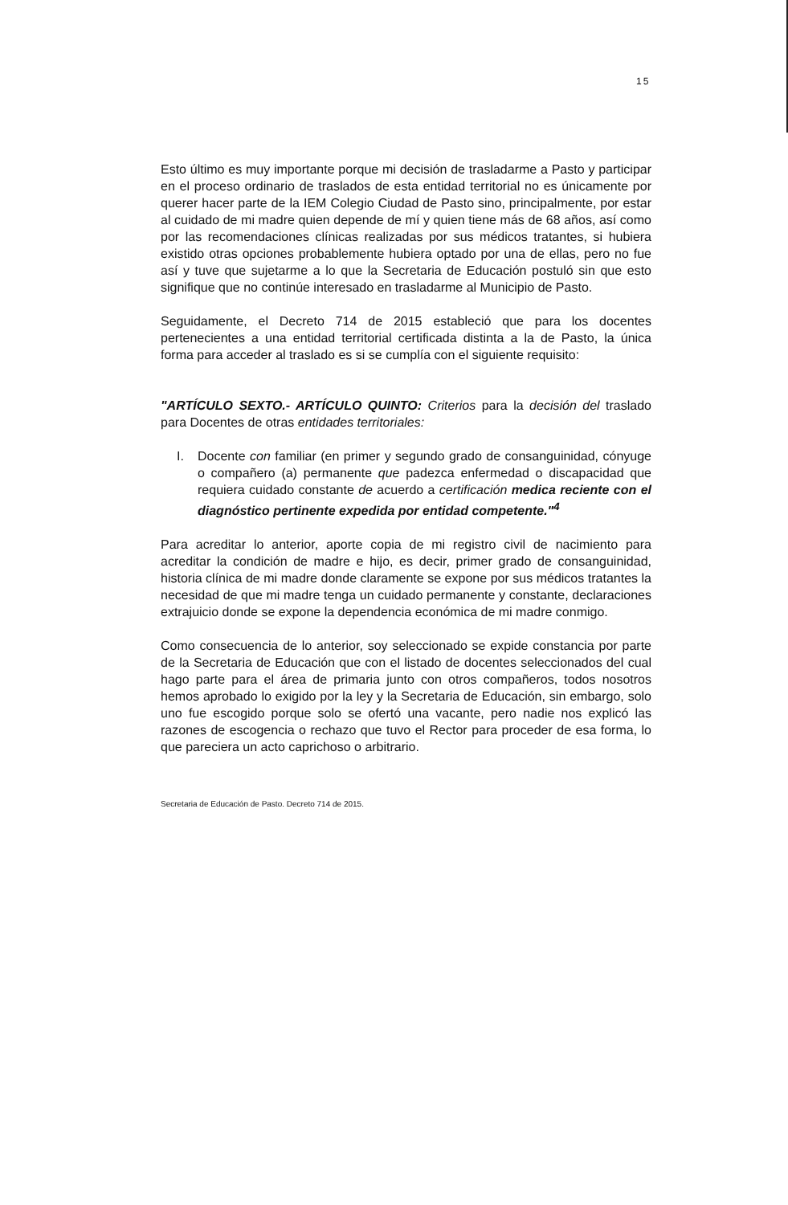15
Esto último es muy importante porque mi decisión de trasladarme a Pasto y participar en el proceso ordinario de traslados de esta entidad territorial no es únicamente por querer hacer parte de la IEM Colegio Ciudad de Pasto sino, principalmente, por estar al cuidado de mi madre quien depende de mí y quien tiene más de 68 años, así como por las recomendaciones clínicas realizadas por sus médicos tratantes, si hubiera existido otras opciones probablemente hubiera optado por una de ellas, pero no fue así y tuve que sujetarme a lo que la Secretaria de Educación postuló sin que esto signifique que no continúe interesado en trasladarme al Municipio de Pasto.
Seguidamente, el Decreto 714 de 2015 estableció que para los docentes pertenecientes a una entidad territorial certificada distinta a la de Pasto, la única forma para acceder al traslado es si se cumplía con el siguiente requisito:
"ARTÍCULO SEXTO.- ARTÍCULO QUINTO: Criterios para la decisión del traslado para Docentes de otras entidades territoriales:
I. Docente con familiar (en primer y segundo grado de consanguinidad, cónyuge o compañero (a) permanente que padezca enfermedad o discapacidad que requiera cuidado constante de acuerdo a certificación medica reciente con el diagnóstico pertinente expedida por entidad competente."<sup>4</sup>
Para acreditar lo anterior, aporte copia de mi registro civil de nacimiento para acreditar la condición de madre e hijo, es decir, primer grado de consanguinidad, historia clínica de mi madre donde claramente se expone por sus médicos tratantes la necesidad de que mi madre tenga un cuidado permanente y constante, declaraciones extrajuicio donde se expone la dependencia económica de mi madre conmigo.
Como consecuencia de lo anterior, soy seleccionado se expide constancia por parte de la Secretaria de Educación que con el listado de docentes seleccionados del cual hago parte para el área de primaria junto con otros compañeros, todos nosotros hemos aprobado lo exigido por la ley y la Secretaria de Educación, sin embargo, solo uno fue escogido porque solo se ofertó una vacante, pero nadie nos explicó las razones de escogencia o rechazo que tuvo el Rector para proceder de esa forma, lo que pareciera un acto caprichoso o arbitrario.
Secretaria de Educación de Pasto. Decreto 714 de 2015.